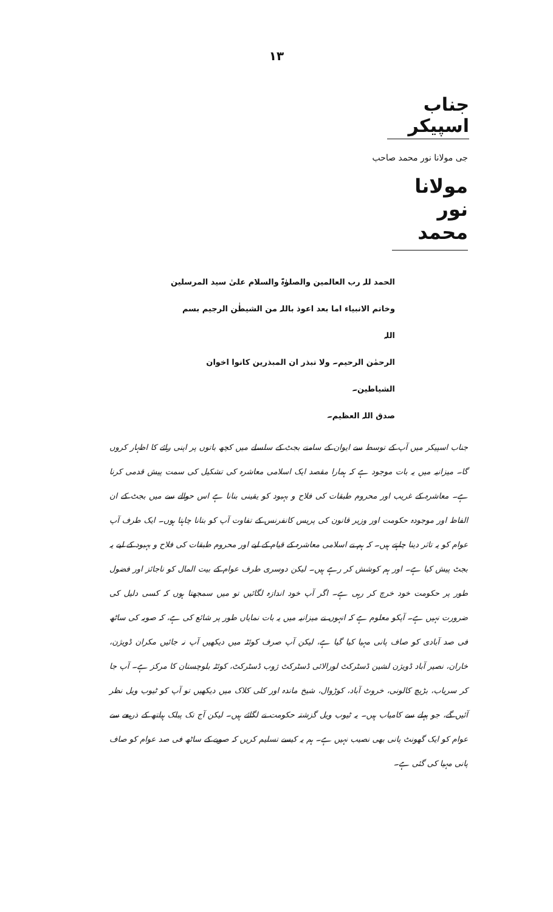۱۳
جناب اسپیکر
جی مولانا نور محمد صاحب
مولانا نور محمد
الحمد للہ رب العالمین والصلوٰۃ والسلام علیٰ سید المرسلین
وخاتم الانبیاء اما بعد اعوذ باللہ من الشیطٰن الرجیم بسم اللہ
الرحمٰن الرحیم۔ ولا تبذر ان المبذرین کانوا اخوان الشیاطین۔
صدق اللہ العظیم۔
جناب اسپیکر میں آپ کے توسط سے ایوان کے سامنے بجٹ کے سلسلے میں کچھ باتوں پر اپنی رائے کا اظہار کروں گا۔ میزانیہ میں یہ بات موجود ہے کہ ہمارا مقصد ایک اسلامی معاشرہ کی تشکیل کی سمت پیش قدمی کرنا ہے۔ معاشرہ کے غریب اور محروم طبقات کی فلاح و بہبود کو یقینی بنانا ہے اس حوالے سے میں بجٹ کے ان الفاظ اور موجودہ حکومت اور وزیر قانون کی پریس کانفرنس کے تفاوت آپ کو بتانا چاہتا ہوں۔ ایک طرف آپ عوام کو یہ تاثر دینا چاہتے ہیں۔ کہ ہم نے اسلامی معاشرہ کے قیام کے لیے اور محروم طبقات کی فلاح و بہبود کے لیے یہ بجٹ پیش کیا ہے۔ اور ہم کوشش کر رہے ہیں۔ لیکن دوسری طرف عوام کے بیت المال کو ناجائز اور فضول طور پر حکومت خود خرچ کر رہی ہے۔ اگر آپ خود اندازہ لگائیں تو میں سمجھتا ہوں کہ کسی دلیل کی ضرورت نہیں ہے۔ آپکو معلوم ہے کہ انہوں نے میزانیہ میں یہ بات نمایاں طور پر شائع کی ہے، کہ صوبہ کی ساٹھ فی صد آبادی کو صاف پانی مہیا کیا گیا ہے، لیکن آپ صرف کوئٹہ میں دیکھیں آپ نہ جائیں مکران ڈویژن، خاران، نصیر آباد ڈویژن لشین ڈسٹرکٹ لورالائی ڈسٹرکٹ ژوب ڈسٹرکٹ، کوئٹہ بلوچستان کا مرکز ہے۔ آپ جا کر سریاب، بڑیچ کالونی، خروٹ آباد، کوڑوال، شیخ ماندہ اور کلی کلاک میں دیکھیں تو آپ کو ٹیوب ویل نظر آئیں گے، جو پہلے سے کامیاب ہیں۔ یہ ٹیوب ویل گزشتہ حکومت نے لگائے ہیں۔ لیکن آج تک پبلک ہیلتھ کے ذریعے سے عوام کو ایک گھونٹ پانی بھی نصیب نہیں ہے۔ ہم یہ کیسے تسلیم کریں کہ صوبے کے ساٹھ فی صد عوام کو صاف پانی مہیا کی گئی ہے۔